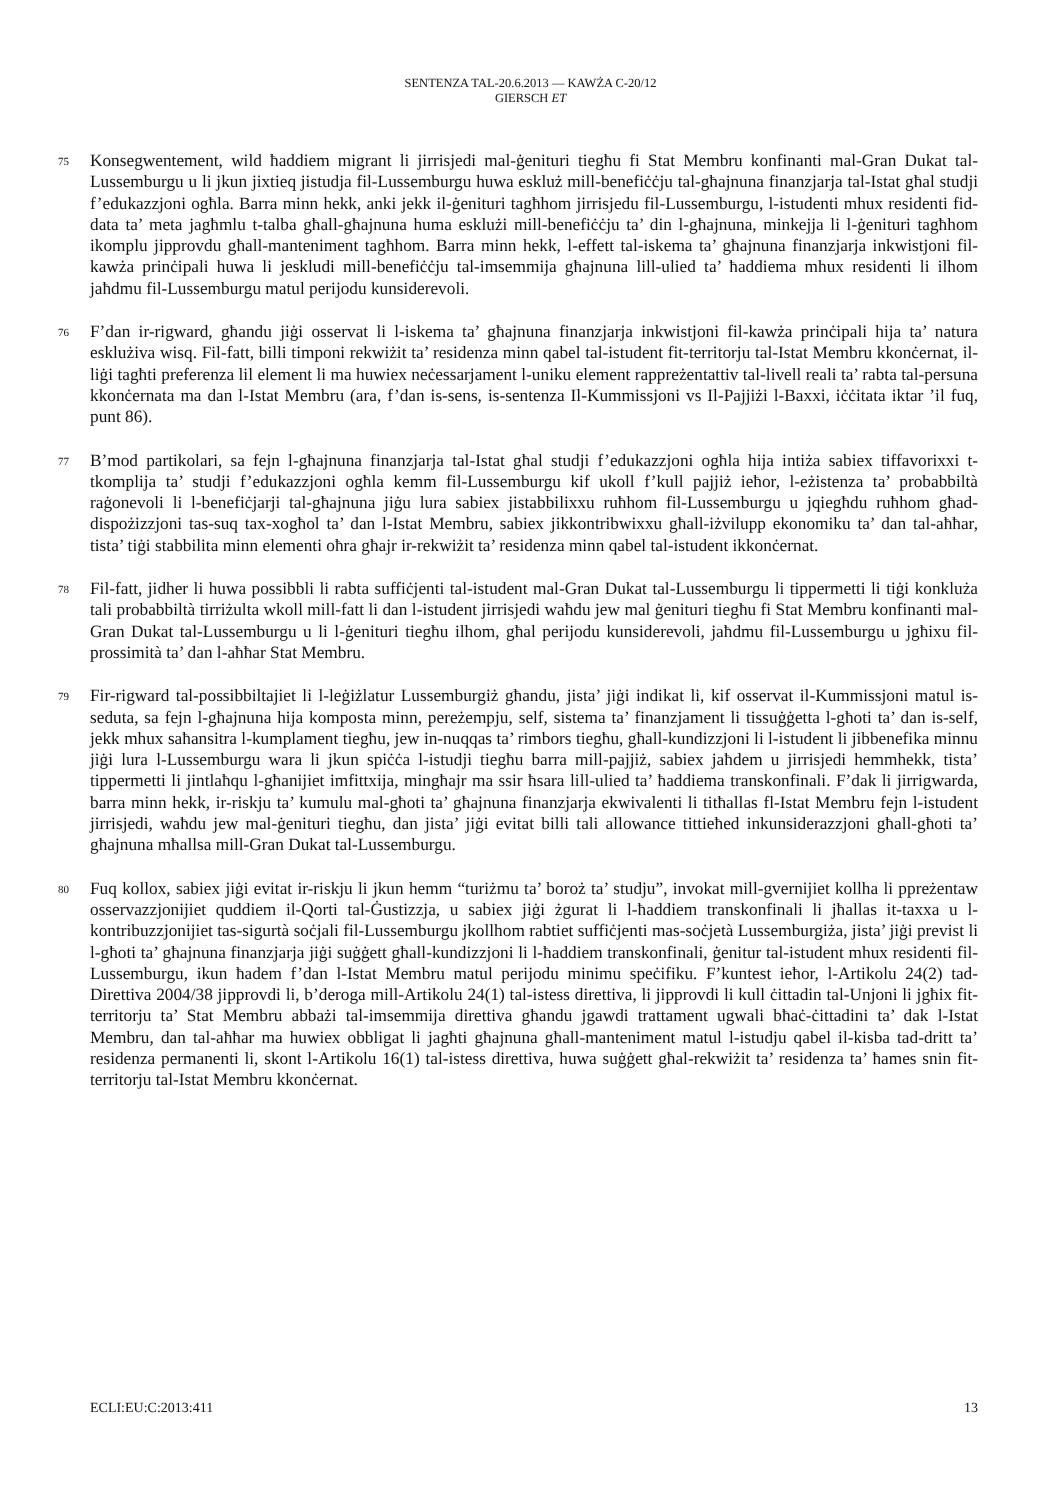SENTENZA TAL-20.6.2013 — KAWŻA C-20/12
GIERSCH ET
75
Konsegwentement, wild ħaddiem migrant li jirrisjedi mal-ġenituri tiegħu fi Stat Membru konfinanti mal-Gran Dukat tal-Lussemburgu u li jkun jixtieq jistudja fil-Lussemburgu huwa eskluż mill-benefiċċju tal-għajnuna finanzjarja tal-Istat għal studji f’edukazzjoni ogħla. Barra minn hekk, anki jekk il-ġenituri tagħhom jirrisjedu fil-Lussemburgu, l-istudenti mhux residenti fid-data ta’ meta jagħmlu t-talba għall-għajnuna huma esklużi mill-benefiċċju ta’ din l-għajnuna, minkejja li l-ġenituri tagħhom ikomplu jipprovdu għall-manteniment tagħhom. Barra minn hekk, l-effett tal-iskema ta’ għajnuna finanzjarja inkwistjoni fil-kawża prinċipali huwa li jeskludi mill-benefiċċju tal-imsemmija għajnuna lill-ulied ta’ ħaddiema mhux residenti li ilhom jaħdmu fil-Lussemburgu matul perijodu kunsiderevoli.
76
F’dan ir-rigward, għandu jiġi osservat li l-iskema ta’ għajnuna finanzjarja inkwistjoni fil-kawża prinċipali hija ta’ natura esklużiva wisq. Fil-fatt, billi timponi rekwiżit ta’ residenza minn qabel tal-istudent fit-territorju tal-Istat Membru kkonċernat, il-liġi tagħti preferenza lil element li ma huwiex neċessarjament l-uniku element rappreżentattiv tal-livell reali ta’ rabta tal-persuna kkonċernata ma dan l-Istat Membru (ara, f’dan is-sens, is-sentenza Il-Kummissjoni vs Il-Pajjiżi l-Baxxi, iċċitata iktar ’il fuq, punt 86).
77
B’mod partikolari, sa fejn l-għajnuna finanzjarja tal-Istat għal studji f’edukazzjoni ogħla hija intiża sabiex tiffavorixxi t-tkomplija ta’ studji f’edukazzjoni ogħla kemm fil-Lussemburgu kif ukoll f’kull pajjiż ieħor, l-eżistenza ta’ probabbiltà raġonevoli li l-benefiċjarji tal-għajnuna jiġu lura sabiex jistabbilixxu ruħhom fil-Lussemburgu u jqiegħdu ruħhom għad-dispożizzjoni tas-suq tax-xogħol ta’ dan l-Istat Membru, sabiex jikkontribwixxu għall-iżvilupp ekonomiku ta’ dan tal-aħħar, tista’ tiġi stabbilita minn elementi oħra għajr ir-rekwiżit ta’ residenza minn qabel tal-istudent ikkonċernat.
78
Fil-fatt, jidher li huwa possibbli li rabta suffiċjenti tal-istudent mal-Gran Dukat tal-Lussemburgu li tippermetti li tiġi konkluża tali probabbiltà tirriżulta wkoll mill-fatt li dan l-istudent jirrisjedi waħdu jew mal ġenituri tiegħu fi Stat Membru konfinanti mal-Gran Dukat tal-Lussemburgu u li l-ġenituri tiegħu ilhom, għal perijodu kunsiderevoli, jaħdmu fil-Lussemburgu u jgħixu fil-prossimità ta’ dan l-aħħar Stat Membru.
79
Fir-rigward tal-possibbiltajiet li l-leġiżlatur Lussemburgiż għandu, jista’ jiġi indikat li, kif osservat il-Kummissjoni matul is-seduta, sa fejn l-għajnuna hija komposta minn, pereżempju, self, sistema ta’ finanzjament li tissuġġetta l-għoti ta’ dan is-self, jekk mhux saħansitra l-kumplament tiegħu, jew in-nuqqas ta’ rimbors tiegħu, għall-kundizzjoni li l-istudent li jibbenefika minnu jiġi lura l-Lussemburgu wara li jkun spiċċa l-istudji tiegħu barra mill-pajjiż, sabiex jaħdem u jirrisjedi hemmhekk, tista’ tippermetti li jintlaħqu l-għanijiet imfittxija, mingħajr ma ssir ħsara lill-ulied ta’ ħaddiema transkonfinali. F’dak li jirrigwarda, barra minn hekk, ir-riskju ta’ kumulu mal-għoti ta’ għajnuna finanzjarja ekwivalenti li titħallas fl-Istat Membru fejn l-istudent jirrisjedi, waħdu jew mal-ġenituri tiegħu, dan jista’ jiġi evitat billi tali allowance tittieħed inkunsiderazzjoni għall-għoti ta’ għajnuna mħallsa mill-Gran Dukat tal-Lussemburgu.
80
Fuq kollox, sabiex jiġi evitat ir-riskju li jkun hemm “turiżmu ta’ boroż ta’ studju”, invokat mill-gvernijiet kollha li ppreżentaw osservazzjonijiet quddiem il-Qorti tal-Ġustizzja, u sabiex jiġi żgurat li l-ħaddiem transkonfinali li jħallas it-taxxa u l-kontribuzzjonijiet tas-sigurtà soċjali fil-Lussemburgu jkollhom rabtiet suffiċjenti mas-soċjetà Lussemburgiża, jista’ jiġi previst li l-għoti ta’ għajnuna finanzjarja jiġi suġġett għall-kundizzjoni li l-ħaddiem transkonfinali, ġenitur tal-istudent mhux residenti fil-Lussemburgu, ikun ħadem f’dan l-Istat Membru matul perijodu minimu speċifiku. F’kuntest ieħor, l-Artikolu 24(2) tad-Direttiva 2004/38 jipprovdi li, b’deroga mill-Artikolu 24(1) tal-istess direttiva, li jipprovdi li kull ċittadin tal-Unjoni li jgħix fit-territorju ta’ Stat Membru abbażi tal-imsemmija direttiva għandu jgawdi trattament ugwali bħaċ-ċittadini ta’ dak l-Istat Membru, dan tal-aħħar ma huwiex obbligat li jagħti għajnuna għall-manteniment matul l-istudju qabel il-kisba tad-dritt ta’ residenza permanenti li, skont l-Artikolu 16(1) tal-istess direttiva, huwa suġġett għal-rekwiżit ta’ residenza ta’ ħames snin fit-territorju tal-Istat Membru kkonċernat.
ECLI:EU:C:2013:411 13